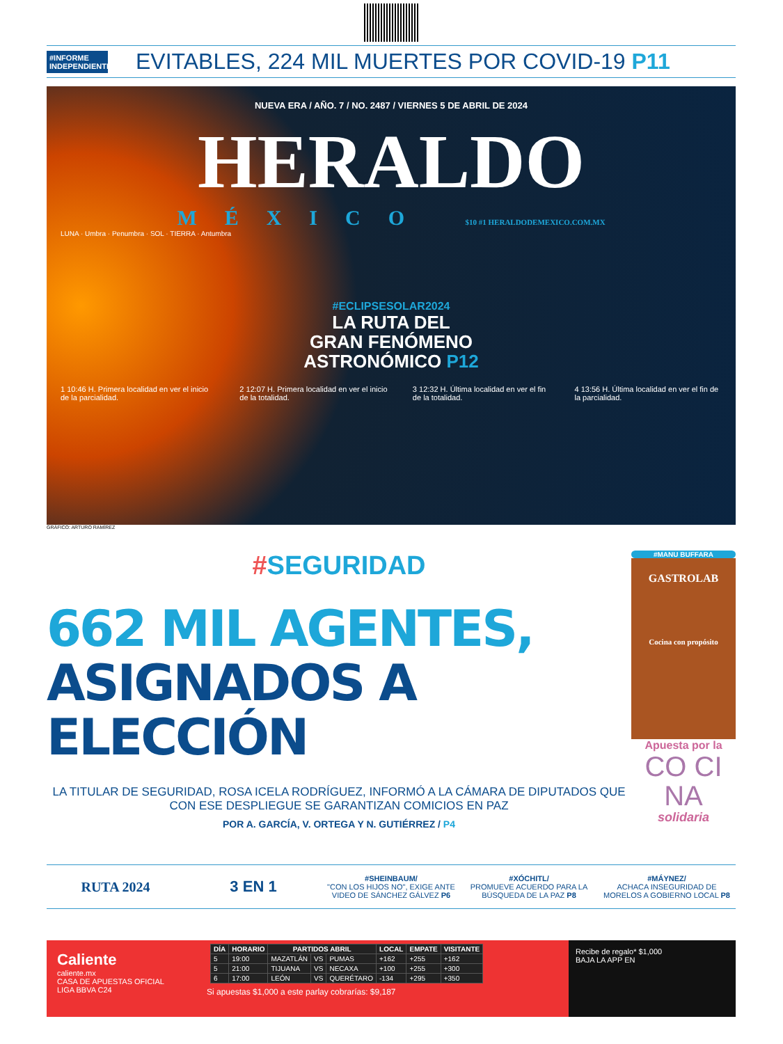#INFORME INDEPENDIENTE
EVITABLES, 224 MIL MUERTES POR COVID-19 P11
NUEVA ERA / AÑO. 7 / NO. 2487 / VIERNES 5 DE ABRIL DE 2024
HERALDO
MÉXICO $10 #1 HERALDODEMEXICO.COM.MX
LUNA · Umbra · Penumbra · SOL · TIERRA · Antumbra
#ECLIPSESOLAR2024
LA RUTA DEL
GRAN FENÓMENO
ASTRONÓMICO P12
1 10:46 H. Primera localidad en ver el inicio de la parcialidad.
2 12:07 H. Primera localidad en ver el inicio de la totalidad.
3 12:32 H. Última localidad en ver el fin de la totalidad.
4 13:56 H. Última localidad en ver el fin de la parcialidad.
GRÁFICO: ARTURO RAMÍREZ
#MANU BUFFARA
GASTROLAB
Cocina con propósito
Apuesta por la
CO CI NA
solidaria
#SEGURIDAD
662 MIL AGENTES,
ASIGNADOS A ELECCIÓN
LA TITULAR DE SEGURIDAD, ROSA ICELA RODRÍGUEZ, INFORMÓ A LA CÁMARA DE DIPUTADOS QUE CON ESE DESPLIEGUE SE GARANTIZAN COMICIOS EN PAZ
POR A. GARCÍA, V. ORTEGA Y N. GUTIÉRREZ / P4
RUTA 2024 3 EN 1
#SHEINBAUM/
"CON LOS HIJOS NO", EXIGE ANTE VIDEO DE SÁNCHEZ GÁLVEZ P6
#XÓCHITL/
PROMUEVE ACUERDO PARA LA BÚSQUEDA DE LA PAZ P8
#MÁYNEZ/
ACHACA INSEGURIDAD DE MORELOS A GOBIERNO LOCAL P8
Caliente
caliente.mx
CASA DE APUESTAS OFICIAL
LIGA BBVA C24
| DÍA | HORARIO | PARTIDOS ABRIL | | | LOCAL | EMPATE | VISITANTE |
| --- | --- | --- | --- | --- | --- | --- | --- |
| 5 | 19:00 | MAZATLÁN | VS | PUMAS | +162 | +255 | +162 |
| 5 | 21:00 | TIJUANA | VS | NECAXA | +100 | +255 | +300 |
| 6 | 17:00 | LEÓN | VS | QUERÉTARO | -134 | +295 | +350 |
Si apuestas $1,000 a este parlay cobrarías: $9,187
Recibe de regalo* $1,000
BAJA LA APP EN